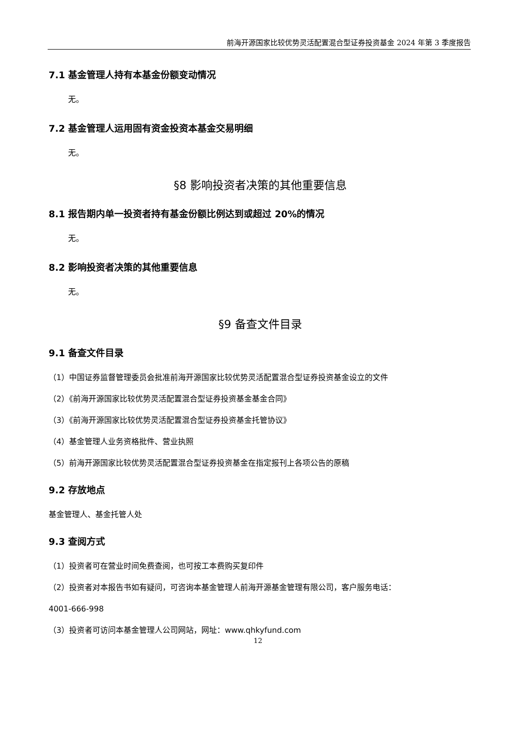前海开源国家比较优势灵活配置混合型证券投资基金 2024 年第 3 季度报告
7.1 基金管理人持有本基金份额变动情况
无。
7.2 基金管理人运用固有资金投资本基金交易明细
无。
§8 影响投资者决策的其他重要信息
8.1 报告期内单一投资者持有基金份额比例达到或超过 20%的情况
无。
8.2 影响投资者决策的其他重要信息
无。
§9 备查文件目录
9.1 备查文件目录
（1）中国证券监督管理委员会批准前海开源国家比较优势灵活配置混合型证券投资基金设立的文件
（2）《前海开源国家比较优势灵活配置混合型证券投资基金基金合同》
（3）《前海开源国家比较优势灵活配置混合型证券投资基金托管协议》
（4）基金管理人业务资格批件、营业执照
（5）前海开源国家比较优势灵活配置混合型证券投资基金在指定报刊上各项公告的原稿
9.2 存放地点
基金管理人、基金托管人处
9.3 查阅方式
（1）投资者可在营业时间免费查阅，也可按工本费购买复印件
（2）投资者对本报告书如有疑问，可咨询本基金管理人前海开源基金管理有限公司，客户服务电话：
4001-666-998
（3）投资者可访问本基金管理人公司网站，网址：www.qhkyfund.com
12